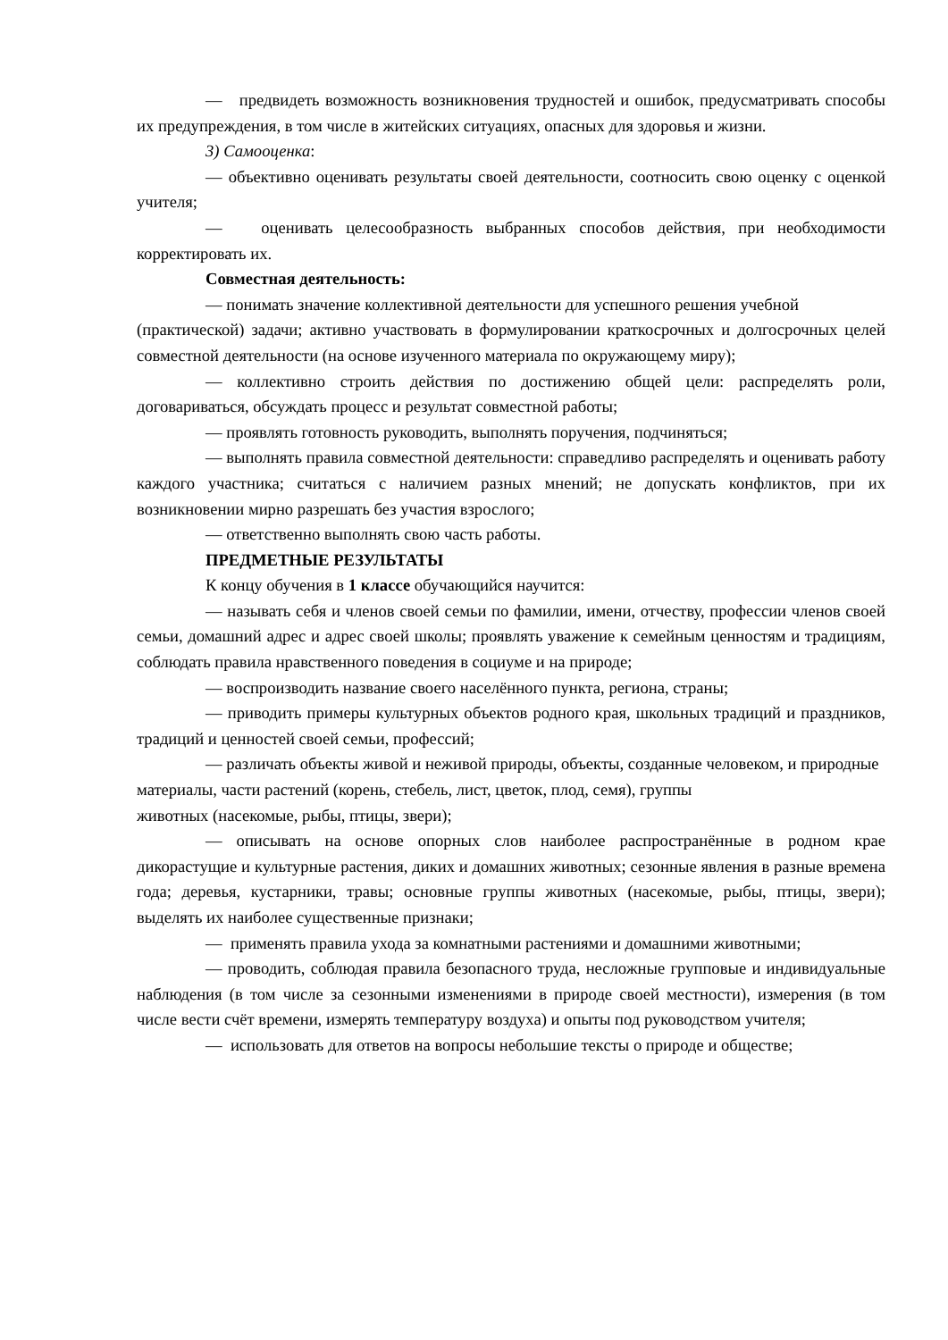— предвидеть возможность возникновения трудностей и ошибок, предусматривать способы их предупреждения, в том числе в житейских ситуациях, опасных для здоровья и жизни.
3) Самооценка:
— объективно оценивать результаты своей деятельности, соотносить свою оценку с оценкой учителя;
— оценивать целесообразность выбранных способов действия, при необходимости корректировать их.
Совместная деятельность:
— понимать значение коллективной деятельности для успешного решения учебной
(практической) задачи; активно участвовать в формулировании краткосрочных и долгосрочных целей совместной деятельности (на основе изученного материала по окружающему миру);
— коллективно строить действия по достижению общей цели: распределять роли, договариваться, обсуждать процесс и результат совместной работы;
— проявлять готовность руководить, выполнять поручения, подчиняться;
— выполнять правила совместной деятельности: справедливо распределять и оценивать работу каждого участника; считаться с наличием разных мнений; не допускать конфликтов, при их возникновении мирно разрешать без участия взрослого;
— ответственно выполнять свою часть работы.
ПРЕДМЕТНЫЕ РЕЗУЛЬТАТЫ
К концу обучения в 1 классе обучающийся научится:
— называть себя и членов своей семьи по фамилии, имени, отчеству, профессии членов своей семьи, домашний адрес и адрес своей школы; проявлять уважение к семейным ценностям и традициям, соблюдать правила нравственного поведения в социуме и на природе;
— воспроизводить название своего населённого пункта, региона, страны;
— приводить примеры культурных объектов родного края, школьных традиций и праздников, традиций и ценностей своей семьи, профессий;
— различать объекты живой и неживой природы, объекты, созданные человеком, и природные материалы, части растений (корень, стебель, лист, цветок, плод, семя), группы
животных (насекомые, рыбы, птицы, звери);
— описывать на основе опорных слов наиболее распространённые в родном крае дикорастущие и культурные растения, диких и домашних животных; сезонные явления в разные времена года; деревья, кустарники, травы; основные группы животных (насекомые, рыбы, птицы, звери); выделять их наиболее существенные признаки;
— применять правила ухода за комнатными растениями и домашними животными;
— проводить, соблюдая правила безопасного труда, несложные групповые и индивидуальные наблюдения (в том числе за сезонными изменениями в природе своей местности), измерения (в том числе вести счёт времени, измерять температуру воздуха) и опыты под руководством учителя;
— использовать для ответов на вопросы небольшие тексты о природе и обществе;